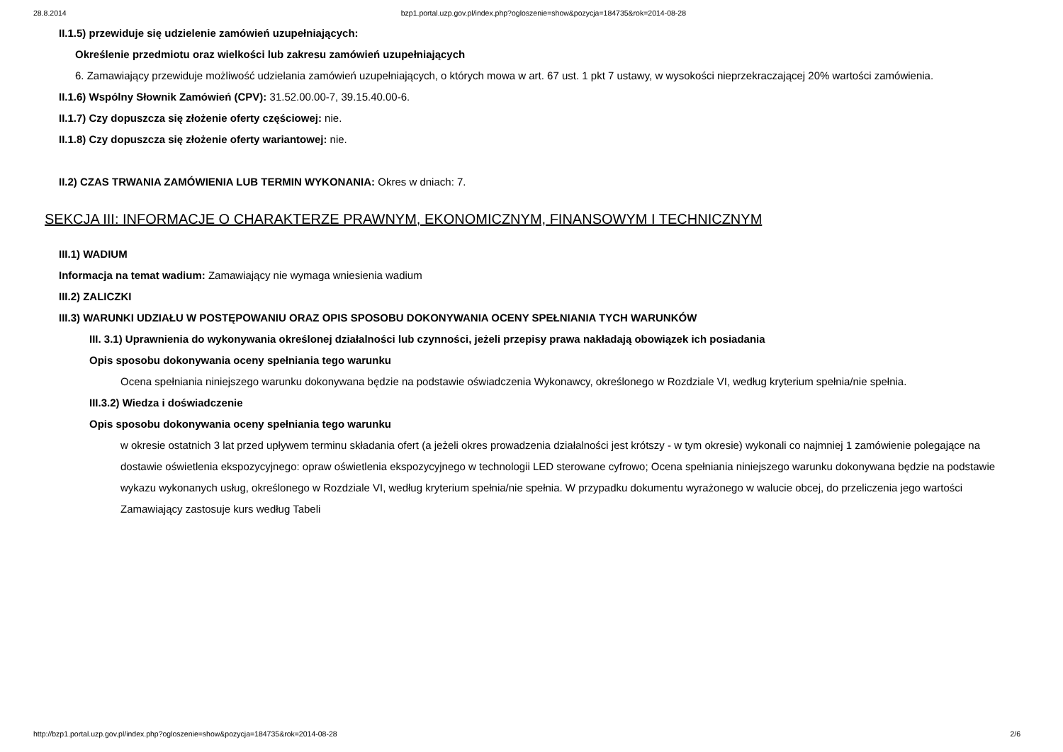28.8.2014 bzp1.portal.uzp.gov.pl/index.php?ogloszenie=show&pozycja=184735&rok=2014-08-28
II.1.5) przewiduje się udzielenie zamówień uzupełniających:
Określenie przedmiotu oraz wielkości lub zakresu zamówień uzupełniających
6. Zamawiający przewiduje możliwość udzielania zamówień uzupełniających, o których mowa w art. 67 ust. 1 pkt 7 ustawy, w wysokości nieprzekraczającej 20% wartości zamówienia.
II.1.6) Wspólny Słownik Zamówień (CPV): 31.52.00.00-7, 39.15.40.00-6.
II.1.7) Czy dopuszcza się złożenie oferty częściowej: nie.
II.1.8) Czy dopuszcza się złożenie oferty wariantowej: nie.
II.2) CZAS TRWANIA ZAMÓWIENIA LUB TERMIN WYKONANIA: Okres w dniach: 7.
SEKCJA III: INFORMACJE O CHARAKTERZE PRAWNYM, EKONOMICZNYM, FINANSOWYM I TECHNICZNYM
III.1) WADIUM
Informacja na temat wadium: Zamawiający nie wymaga wniesienia wadium
III.2) ZALICZKI
III.3) WARUNKI UDZIAŁU W POSTĘPOWANIU ORAZ OPIS SPOSOBU DOKONYWANIA OCENY SPEŁNIANIA TYCH WARUNKÓW
III. 3.1) Uprawnienia do wykonywania określonej działalności lub czynności, jeżeli przepisy prawa nakładają obowiązek ich posiadania
Opis sposobu dokonywania oceny spełniania tego warunku
Ocena spełniania niniejszego warunku dokonywana będzie na podstawie oświadczenia Wykonawcy, określonego w Rozdziale VI, według kryterium spełnia/nie spełnia.
III.3.2) Wiedza i doświadczenie
Opis sposobu dokonywania oceny spełniania tego warunku
w okresie ostatnich 3 lat przed upływem terminu składania ofert (a jeżeli okres prowadzenia działalności jest krótszy - w tym okresie) wykonali co najmniej 1 zamówienie polegające na dostawie oświetlenia ekspozycyjnego: opraw oświetlenia ekspozycyjnego w technologii LED sterowane cyfrowo; Ocena spełniania niniejszego warunku dokonywana będzie na podstawie wykazu wykonanych usług, określonego w Rozdziale VI, według kryterium spełnia/nie spełnia. W przypadku dokumentu wyrażonego w walucie obcej, do przeliczenia jego wartości Zamawiający zastosuje kurs według Tabeli
http://bzp1.portal.uzp.gov.pl/index.php?ogloszenie=show&pozycja=184735&rok=2014-08-28 2/6